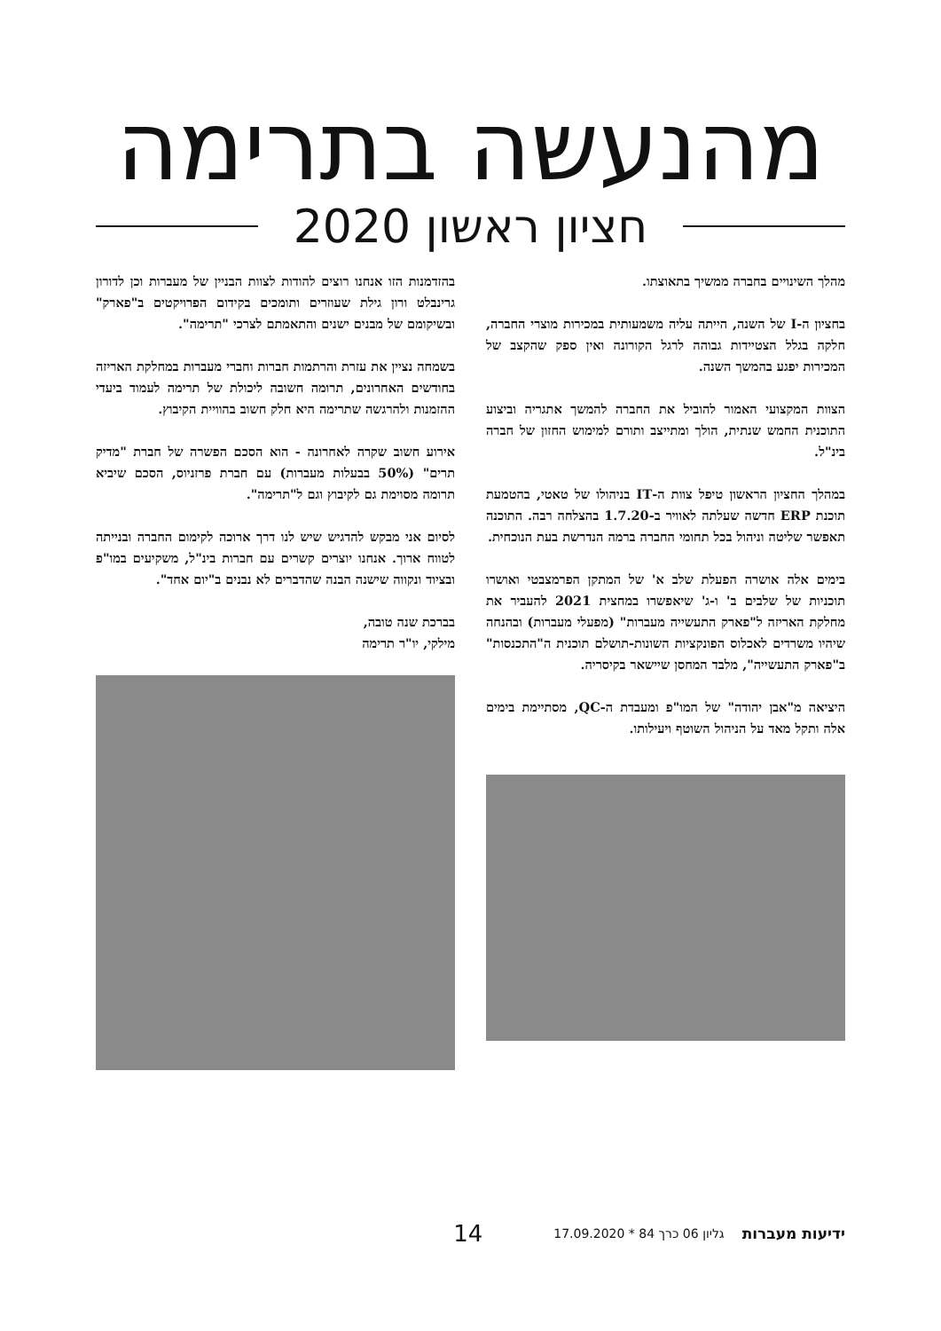מהנעשה בתרימה
חציון ראשון 2020
מהלך השינויים בחברה ממשיך בתאוצתו.
בחציון ה-I של השנה, הייתה עליה משמעותית במכירות מוצרי החברה, חלקה בגלל הצטיידות גבוהה לרגל הקורונה ואין ספק שהקצב של המכירות יפגע בהמשך השנה.
הצוות המקצועי האמור להוביל את החברה להמשך אתגריה וביצוע התוכנית החמש שנתית, הולך ומתייצב ותורם למימוש החזון של חברה בינ"ל.
במהלך החציון הראשון טיפל צוות ה-IT בניהולו של טאטי, בהטמעת תוכנת ERP חדשה שעלתה לאוויר ב-1.7.20 בהצלחה רבה. התוכנה תאפשר שליטה וניהול בכל תחומי החברה ברמה הנדרשת בעת הנוכחית.
בימים אלה אושרה הפעלת שלב א' של המתקן הפרמצבטי ואושרו תוכניות של שלבים ב' ו-ג' שיאפשרו במחצית 2021 להעביר את מחלקת האריזה ל"פארק התעשייה מעברות" (מפעלי מעברות) ובהנחה שיהיו משרדים לאכלוס הפונקציות השונות-תושלם תוכנית ה"התכנסות" ב"פארק התעשייה", מלבד המחסן שיישאר בקיסריה.
היציאה מ"אבן יהודה" של המו"פ ומעבדת ה-QC, מסתיימת בימים אלה ותקל מאד על הניהול השוטף ויעילותו.
בהזדמנות הזו אנחנו רוצים להודות לצוות הבניין של מעברות וכן לדורון גרינבלט ורון גילת שעוזרים ותומכים בקידום הפרויקטים ב"פארק" ובשיקומם של מבנים ישנים והתאמתם לצרכי "תרימה".
בשמחה נציין את עזרת והרתמות חברות וחברי מעברות במחלקת האריזה בחודשים האחרונים, תרומה חשובה ליכולת של תרימה לעמוד ביעדי ההזמנות ולהרגשה שתרימה היא חלק חשוב בהוויית הקיבוץ.
אירוע חשוב שקרה לאחרונה - הוא הסכם הפשרה של חברת "מדיק תרים" (50% בבעלות מעברות) עם חברת פרזניוס, הסכם שיביא תרומה מסוימת גם לקיבוץ וגם ל"תרימה".
לסיום אני מבקש להדגיש שיש לנו דרך ארוכה לקימום החברה ובנייתה לטווח ארוך. אנחנו יוצרים קשרים עם חברות בינ"ל, משקיעים במו"פ ובציוד ונקווה שישנה הבנה שהדברים לא נבנים ב"יום אחד".
בברכת שנה טובה,
מילקי, יו"ר תרימה
ידיעות מעברות גליון 06 כרך 84 * 17.09.2020 14